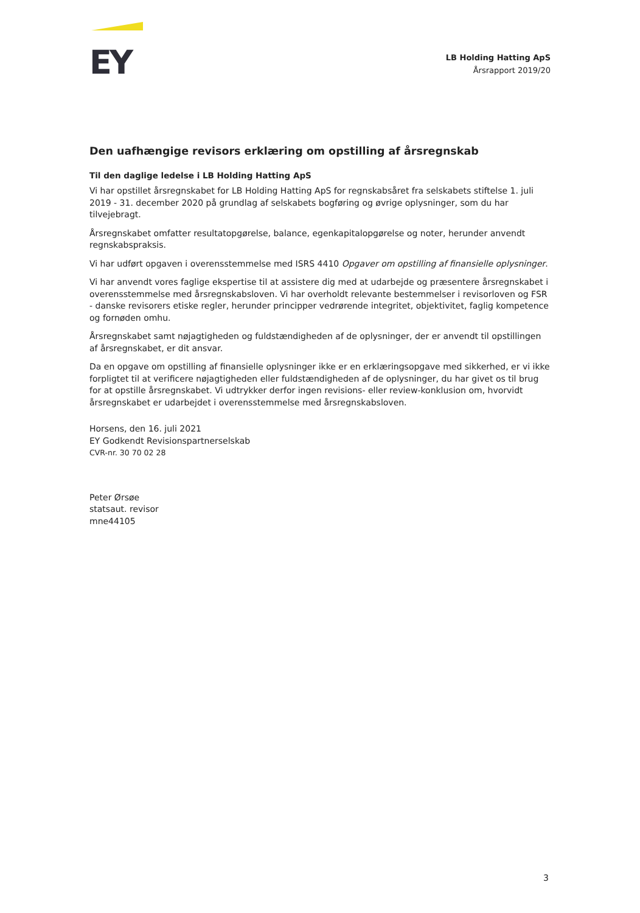EY
LB Holding Hatting ApS
Årsrapport 2019/20
Den uafhængige revisors erklæring om opstilling af årsregnskab
Til den daglige ledelse i LB Holding Hatting ApS
Vi har opstillet årsregnskabet for LB Holding Hatting ApS for regnskabsåret fra selskabets stiftelse 1. juli 2019 - 31. december 2020 på grundlag af selskabets bogføring og øvrige oplysninger, som du har tilvejebragt.
Årsregnskabet omfatter resultatopgørelse, balance, egenkapitalopgørelse og noter, herunder anvendt regnskabspraksis.
Vi har udført opgaven i overensstemmelse med ISRS 4410 Opgaver om opstilling af finansielle oplysninger.
Vi har anvendt vores faglige ekspertise til at assistere dig med at udarbejde og præsentere årsregnskabet i overensstemmelse med årsregnskabsloven. Vi har overholdt relevante bestemmelser i revisorloven og FSR - danske revisorers etiske regler, herunder principper vedrørende integritet, objektivitet, faglig kompetence og fornøden omhu.
Årsregnskabet samt nøjagtigheden og fuldstændigheden af de oplysninger, der er anvendt til opstillingen af årsregnskabet, er dit ansvar.
Da en opgave om opstilling af finansielle oplysninger ikke er en erklæringsopgave med sikkerhed, er vi ikke forpligtet til at verificere nøjagtigheden eller fuldstændigheden af de oplysninger, du har givet os til brug for at opstille årsregnskabet. Vi udtrykker derfor ingen revisions- eller review-konklusion om, hvorvidt årsregnskabet er udarbejdet i overensstemmelse med årsregnskabsloven.
Horsens, den 16. juli 2021
EY Godkendt Revisionspartnerselskab
CVR-nr. 30 70 02 28
Peter Ørsøe
statsaut. revisor
mne44105
3